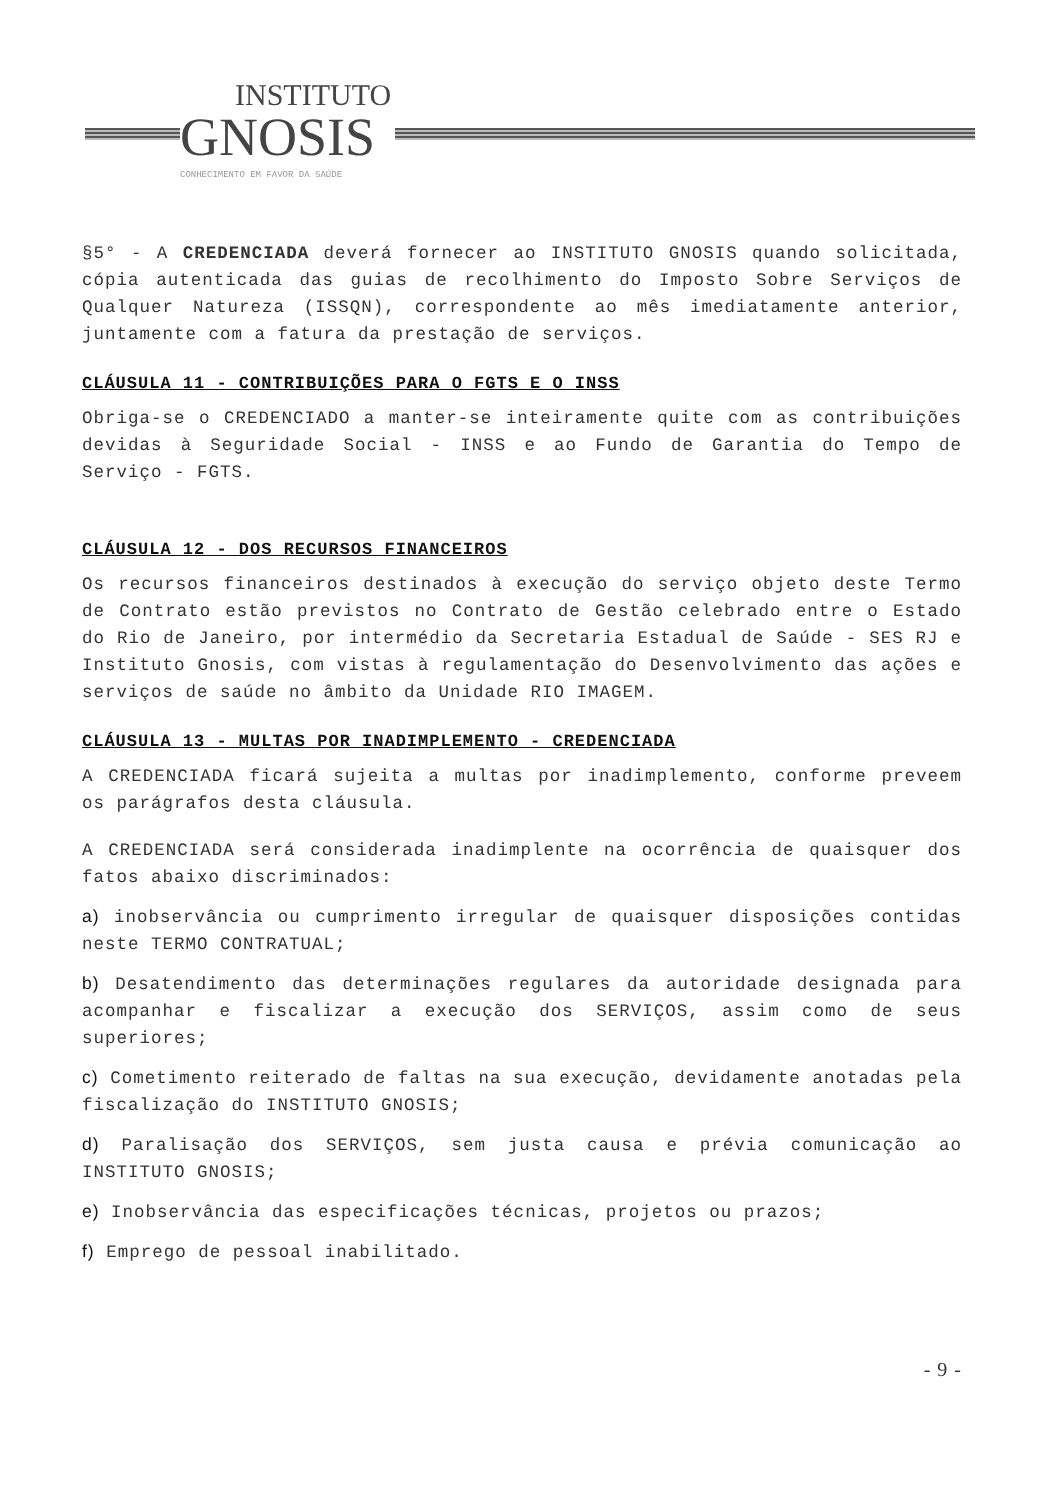INSTITUTO
GNOSIS
CONHECIMENTO EM FAVOR DA SAÚDE
§5° - A CREDENCIADA deverá fornecer ao INSTITUTO GNOSIS quando solicitada, cópia autenticada das guias de recolhimento do Imposto Sobre Serviços de Qualquer Natureza (ISSQN), correspondente ao mês imediatamente anterior, juntamente com a fatura da prestação de serviços.
CLÁUSULA 11 - CONTRIBUIÇÕES PARA O FGTS E O INSS
Obriga-se o CREDENCIADO a manter-se inteiramente quite com as contribuições devidas à Seguridade Social - INSS e ao Fundo de Garantia do Tempo de Serviço - FGTS.
CLÁUSULA 12 - DOS RECURSOS FINANCEIROS
Os recursos financeiros destinados à execução do serviço objeto deste Termo de Contrato estão previstos no Contrato de Gestão celebrado entre o Estado do Rio de Janeiro, por intermédio da Secretaria Estadual de Saúde - SES RJ e Instituto Gnosis, com vistas à regulamentação do Desenvolvimento das ações e serviços de saúde no âmbito da Unidade RIO IMAGEM.
CLÁUSULA 13 - MULTAS POR INADIMPLEMENTO - CREDENCIADA
A CREDENCIADA ficará sujeita a multas por inadimplemento, conforme preveem os parágrafos desta cláusula.
A CREDENCIADA será considerada inadimplente na ocorrência de quaisquer dos fatos abaixo discriminados:
a) inobservância ou cumprimento irregular de quaisquer disposições contidas neste TERMO CONTRATUAL;
b) Desatendimento das determinações regulares da autoridade designada para acompanhar e fiscalizar a execução dos SERVIÇOS, assim como de seus superiores;
c) Cometimento reiterado de faltas na sua execução, devidamente anotadas pela fiscalização do INSTITUTO GNOSIS;
d) Paralisação dos SERVIÇOS, sem justa causa e prévia comunicação ao INSTITUTO GNOSIS;
e) Inobservância das especificações técnicas, projetos ou prazos;
f) Emprego de pessoal inabilitado.
- 9 -